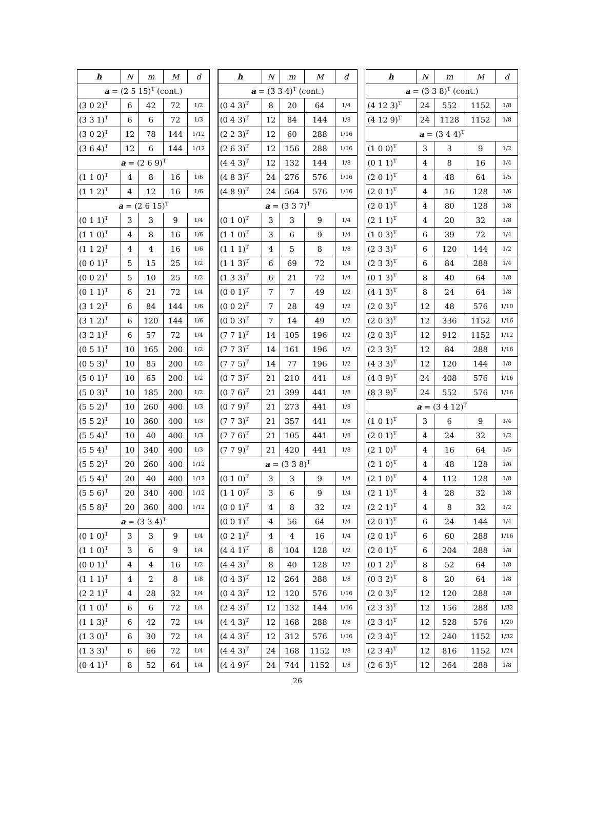| h | N | m | M | d | | h | N | m | M | d | | h | N | m | M | d |
| a = (2 5 15)<sup>T</sup> (cont.) | | | | | | a = (3 3 4)<sup>T</sup> (cont.) | | | | | | a = (3 3 8)<sup>T</sup> (cont.) | | | | |
| (3 0 2)<sup>T</sup> | 6 | 42 | 72 | 1/2 | | (0 4 3)<sup>T</sup> | 8 | 20 | 64 | 1/4 | | (4 12 3)<sup>T</sup> | 24 | 552 | 1152 | 1/8 |
| (3 3 1)<sup>T</sup> | 6 | 6 | 72 | 1/3 | | (0 4 3)<sup>T</sup> | 12 | 84 | 144 | 1/8 | | (4 12 9)<sup>T</sup> | 24 | 1128 | 1152 | 1/8 |
| (3 0 2)<sup>T</sup> | 12 | 78 | 144 | 1/12 | | (2 2 3)<sup>T</sup> | 12 | 60 | 288 | 1/16 | | a = (3 4 4)<sup>T</sup> | | | | |
| (3 6 4)<sup>T</sup> | 12 | 6 | 144 | 1/12 | | (2 6 3)<sup>T</sup> | 12 | 156 | 288 | 1/16 | | (1 0 0)<sup>T</sup> | 3 | 3 | 9 | 1/2 |
| a = (2 6 9)<sup>T</sup> | | | | | | (4 4 3)<sup>T</sup> | 12 | 132 | 144 | 1/8 | | (0 1 1)<sup>T</sup> | 4 | 8 | 16 | 1/4 |
| (1 1 0)<sup>T</sup> | 4 | 8 | 16 | 1/6 | | (4 8 3)<sup>T</sup> | 24 | 276 | 576 | 1/16 | | (2 0 1)<sup>T</sup> | 4 | 48 | 64 | 1/5 |
| (1 1 2)<sup>T</sup> | 4 | 12 | 16 | 1/6 | | (4 8 9)<sup>T</sup> | 24 | 564 | 576 | 1/16 | | (2 0 1)<sup>T</sup> | 4 | 16 | 128 | 1/6 |
| a = (2 6 15)<sup>T</sup> | | | | | | a = (3 3 7)<sup>T</sup> | | | | | | (2 0 1)<sup>T</sup> | 4 | 80 | 128 | 1/8 |
| (0 1 1)<sup>T</sup> | 3 | 3 | 9 | 1/4 | | (0 1 0)<sup>T</sup> | 3 | 3 | 9 | 1/4 | | (2 1 1)<sup>T</sup> | 4 | 20 | 32 | 1/8 |
| (1 1 0)<sup>T</sup> | 4 | 8 | 16 | 1/6 | | (1 1 0)<sup>T</sup> | 3 | 6 | 9 | 1/4 | | (1 0 3)<sup>T</sup> | 6 | 39 | 72 | 1/4 |
| (1 1 2)<sup>T</sup> | 4 | 4 | 16 | 1/6 | | (1 1 1)<sup>T</sup> | 4 | 5 | 8 | 1/8 | | (2 3 3)<sup>T</sup> | 6 | 120 | 144 | 1/2 |
| (0 0 1)<sup>T</sup> | 5 | 15 | 25 | 1/2 | | (1 1 3)<sup>T</sup> | 6 | 69 | 72 | 1/4 | | (2 3 3)<sup>T</sup> | 6 | 84 | 288 | 1/4 |
| (0 0 2)<sup>T</sup> | 5 | 10 | 25 | 1/2 | | (1 3 3)<sup>T</sup> | 6 | 21 | 72 | 1/4 | | (0 1 3)<sup>T</sup> | 8 | 40 | 64 | 1/8 |
| (0 1 1)<sup>T</sup> | 6 | 21 | 72 | 1/4 | | (0 0 1)<sup>T</sup> | 7 | 7 | 49 | 1/2 | | (4 1 3)<sup>T</sup> | 8 | 24 | 64 | 1/8 |
| (3 1 2)<sup>T</sup> | 6 | 84 | 144 | 1/6 | | (0 0 2)<sup>T</sup> | 7 | 28 | 49 | 1/2 | | (2 0 3)<sup>T</sup> | 12 | 48 | 576 | 1/10 |
| (3 1 2)<sup>T</sup> | 6 | 120 | 144 | 1/6 | | (0 0 3)<sup>T</sup> | 7 | 14 | 49 | 1/2 | | (2 0 3)<sup>T</sup> | 12 | 336 | 1152 | 1/16 |
| (3 2 1)<sup>T</sup> | 6 | 57 | 72 | 1/4 | | (7 7 1)<sup>T</sup> | 14 | 105 | 196 | 1/2 | | (2 0 3)<sup>T</sup> | 12 | 912 | 1152 | 1/12 |
| (0 5 1)<sup>T</sup> | 10 | 165 | 200 | 1/2 | | (7 7 3)<sup>T</sup> | 14 | 161 | 196 | 1/2 | | (2 3 3)<sup>T</sup> | 12 | 84 | 288 | 1/16 |
| (0 5 3)<sup>T</sup> | 10 | 85 | 200 | 1/2 | | (7 7 5)<sup>T</sup> | 14 | 77 | 196 | 1/2 | | (4 3 3)<sup>T</sup> | 12 | 120 | 144 | 1/8 |
| (5 0 1)<sup>T</sup> | 10 | 65 | 200 | 1/2 | | (0 7 3)<sup>T</sup> | 21 | 210 | 441 | 1/8 | | (4 3 9)<sup>T</sup> | 24 | 408 | 576 | 1/16 |
| (5 0 3)<sup>T</sup> | 10 | 185 | 200 | 1/2 | | (0 7 6)<sup>T</sup> | 21 | 399 | 441 | 1/8 | | (8 3 9)<sup>T</sup> | 24 | 552 | 576 | 1/16 |
| (5 5 2)<sup>T</sup> | 10 | 260 | 400 | 1/3 | | (0 7 9)<sup>T</sup> | 21 | 273 | 441 | 1/8 | | a = (3 4 12)<sup>T</sup> | | | | |
| (5 5 2)<sup>T</sup> | 10 | 360 | 400 | 1/3 | | (7 7 3)<sup>T</sup> | 21 | 357 | 441 | 1/8 | | (1 0 1)<sup>T</sup> | 3 | 6 | 9 | 1/4 |
| (5 5 4)<sup>T</sup> | 10 | 40 | 400 | 1/3 | | (7 7 6)<sup>T</sup> | 21 | 105 | 441 | 1/8 | | (2 0 1)<sup>T</sup> | 4 | 24 | 32 | 1/2 |
| (5 5 4)<sup>T</sup> | 10 | 340 | 400 | 1/3 | | (7 7 9)<sup>T</sup> | 21 | 420 | 441 | 1/8 | | (2 1 0)<sup>T</sup> | 4 | 16 | 64 | 1/5 |
| (5 5 2)<sup>T</sup> | 20 | 260 | 400 | 1/12 | | a = (3 3 8)<sup>T</sup> | | | | | | (2 1 0)<sup>T</sup> | 4 | 48 | 128 | 1/6 |
| (5 5 4)<sup>T</sup> | 20 | 40 | 400 | 1/12 | | (0 1 0)<sup>T</sup> | 3 | 3 | 9 | 1/4 | | (2 1 0)<sup>T</sup> | 4 | 112 | 128 | 1/8 |
| (5 5 6)<sup>T</sup> | 20 | 340 | 400 | 1/12 | | (1 1 0)<sup>T</sup> | 3 | 6 | 9 | 1/4 | | (2 1 1)<sup>T</sup> | 4 | 28 | 32 | 1/8 |
| (5 5 8)<sup>T</sup> | 20 | 360 | 400 | 1/12 | | (0 0 1)<sup>T</sup> | 4 | 8 | 32 | 1/2 | | (2 2 1)<sup>T</sup> | 4 | 8 | 32 | 1/2 |
| a = (3 3 4)<sup>T</sup> | | | | | | (0 0 1)<sup>T</sup> | 4 | 56 | 64 | 1/4 | | (2 0 1)<sup>T</sup> | 6 | 24 | 144 | 1/4 |
| (0 1 0)<sup>T</sup> | 3 | 3 | 9 | 1/4 | | (0 2 1)<sup>T</sup> | 4 | 4 | 16 | 1/4 | | (2 0 1)<sup>T</sup> | 6 | 60 | 288 | 1/16 |
| (1 1 0)<sup>T</sup> | 3 | 6 | 9 | 1/4 | | (4 4 1)<sup>T</sup> | 8 | 104 | 128 | 1/2 | | (2 0 1)<sup>T</sup> | 6 | 204 | 288 | 1/8 |
| (0 0 1)<sup>T</sup> | 4 | 4 | 16 | 1/2 | | (4 4 3)<sup>T</sup> | 8 | 40 | 128 | 1/2 | | (0 1 2)<sup>T</sup> | 8 | 52 | 64 | 1/8 |
| (1 1 1)<sup>T</sup> | 4 | 2 | 8 | 1/8 | | (0 4 3)<sup>T</sup> | 12 | 264 | 288 | 1/8 | | (0 3 2)<sup>T</sup> | 8 | 20 | 64 | 1/8 |
| (2 2 1)<sup>T</sup> | 4 | 28 | 32 | 1/4 | | (0 4 3)<sup>T</sup> | 12 | 120 | 576 | 1/16 | | (2 0 3)<sup>T</sup> | 12 | 120 | 288 | 1/8 |
| (1 1 0)<sup>T</sup> | 6 | 6 | 72 | 1/4 | | (2 4 3)<sup>T</sup> | 12 | 132 | 144 | 1/16 | | (2 3 3)<sup>T</sup> | 12 | 156 | 288 | 1/32 |
| (1 1 3)<sup>T</sup> | 6 | 42 | 72 | 1/4 | | (4 4 3)<sup>T</sup> | 12 | 168 | 288 | 1/8 | | (2 3 4)<sup>T</sup> | 12 | 528 | 576 | 1/20 |
| (1 3 0)<sup>T</sup> | 6 | 30 | 72 | 1/4 | | (4 4 3)<sup>T</sup> | 12 | 312 | 576 | 1/16 | | (2 3 4)<sup>T</sup> | 12 | 240 | 1152 | 1/32 |
| (1 3 3)<sup>T</sup> | 6 | 66 | 72 | 1/4 | | (4 4 3)<sup>T</sup> | 24 | 168 | 1152 | 1/8 | | (2 3 4)<sup>T</sup> | 12 | 816 | 1152 | 1/24 |
| (0 4 1)<sup>T</sup> | 8 | 52 | 64 | 1/4 | | (4 4 9)<sup>T</sup> | 24 | 744 | 1152 | 1/8 | | (2 6 3)<sup>T</sup> | 12 | 264 | 288 | 1/8 |
26